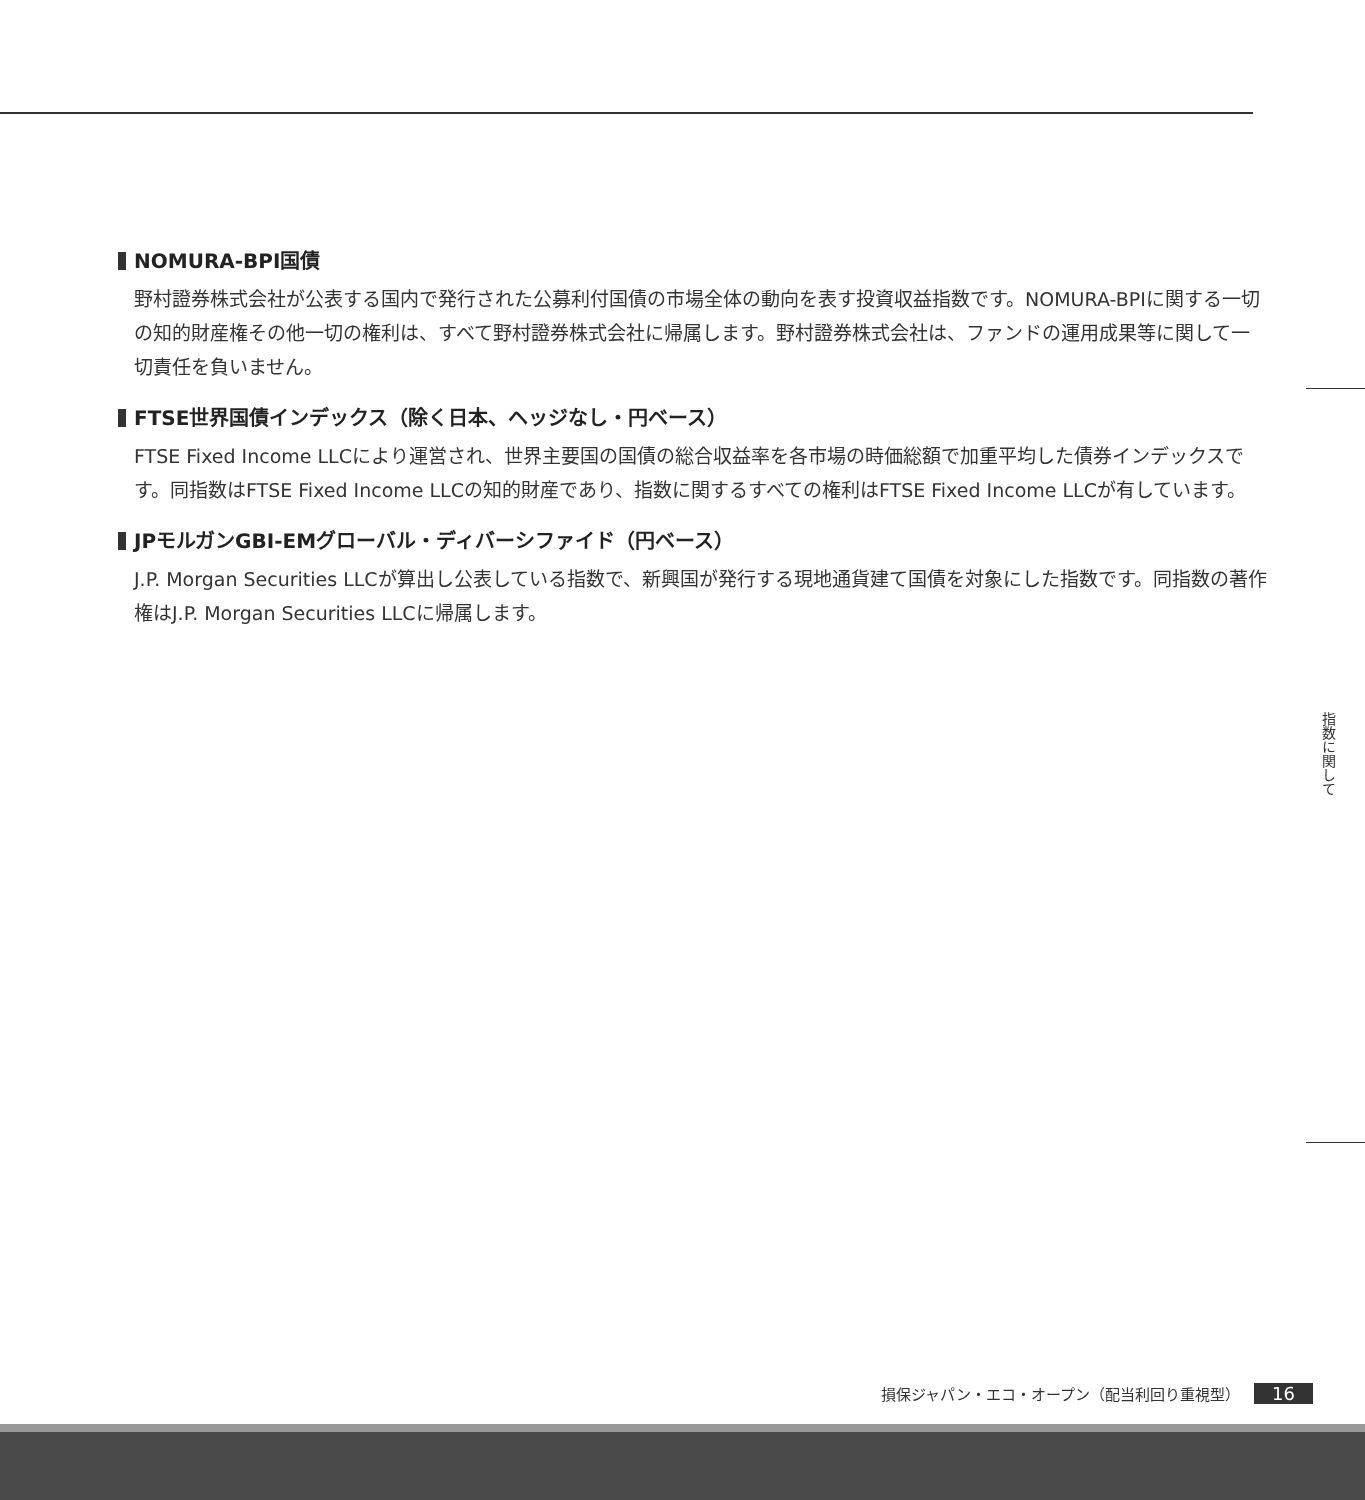NOMURA-BPI国債
野村證券株式会社が公表する国内で発行された公募利付国債の市場全体の動向を表す投資収益指数です。NOMURA-BPIに関する一切の知的財産権その他一切の権利は、すべて野村證券株式会社に帰属します。野村證券株式会社は、ファンドの運用成果等に関して一切責任を負いません。
FTSE世界国債インデックス（除く日本、ヘッジなし・円ベース）
FTSE Fixed Income LLCにより運営され、世界主要国の国債の総合収益率を各市場の時価総額で加重平均した債券インデックスです。同指数はFTSE Fixed Income LLCの知的財産であり、指数に関するすべての権利はFTSE Fixed Income LLCが有しています。
JPモルガンGBI-EMグローバル・ディバーシファイド（円ベース）
J.P. Morgan Securities LLCが算出し公表している指数で、新興国が発行する現地通貨建て国債を対象にした指数です。同指数の著作権はJ.P. Morgan Securities LLCに帰属します。
指数に関して
損保ジャパン・エコ・オープン（配当利回り重視型） 16